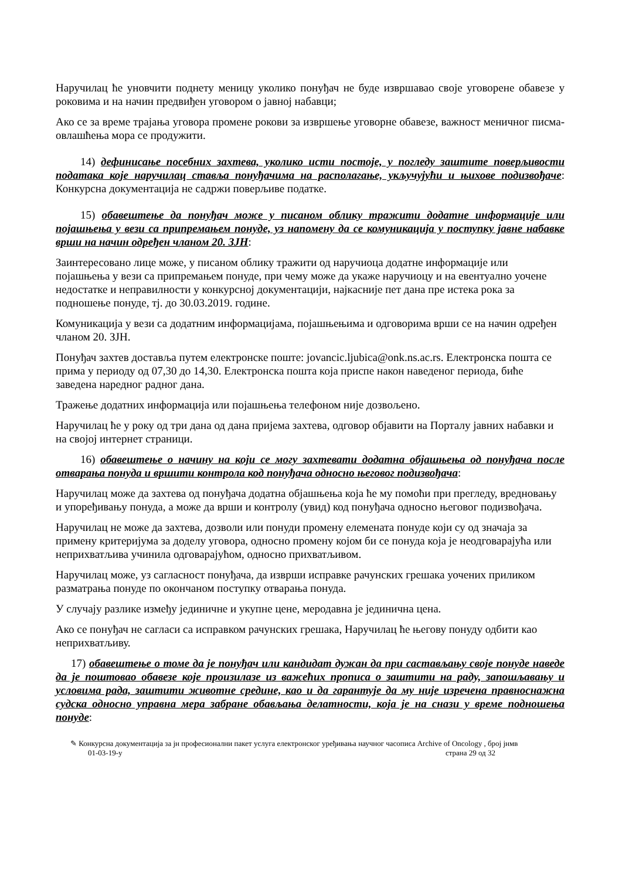Наручилац ће уновчити поднету меницу уколико понуђач не буде извршавао своје уговорене обавезе у роковима и на начин предвиђен уговором о јавној набавци;
Ако се за време трајања уговора промене рокови за извршење уговорне обавезе, важност меничног писма-овлашћења мора се продужити.
14) дефинисање посебних захтева, уколико исти постоје, у погледу заштите поверљивости података које наручилац ставља понуђачима на располагање, укључујући и њихове подизвођаче: Конкурсна документација не садржи поверљиве податке.
15) обавештење да понуђач може у писаном облику тражити додатне информације или појашњења у вези са припремањем понуде, уз напомену да се комуникација у поступку јавне набавке врши на начин одређен чланом 20. ЗЈН:
Заинтересовано лице може, у писаном облику тражити од наручиоца додатне информације или појашњења у вези са припремањем понуде, при чему може да укаже наручиоцу и на евентуално уочене недостатке и неправилности у конкурсној документацији, најкасније пет дана пре истека рока за подношење понуде, тј. до 30.03.2019. године.
Комуникација у вези са додатним информацијама, појашњењима и одговорима врши се на начин одређен чланом 20. ЗЈН.
Понуђач захтев доставља путем електронске поште: jovancic.ljubica@onk.ns.ac.rs. Електронска пошта се прима у периоду од 07,30 до 14,30. Електронска пошта која приспе након наведеног периода, биће заведена наредног радног дана.
Тражење додатних информација или појашњења телефоном није дозвољено.
Наручилац ће у року од три дана од дана пријема захтева, одговор објавити на Порталу јавних набавки и на својој интернет страници.
16) обавештење о начину на који се могу захтевати додатна објашњења од понуђача после отварања понуда и вршити контрола код понуђача односно његовог подизвођача:
Наручилац може да захтева од понуђача додатна објашњења која ће му помоћи при прегледу, вредновању и упоређивању понуда, а може да врши и контролу (увид) код понуђача односно његовог подизвођача.
Наручилац не може да захтева, дозволи или понуди промену елемената понуде који су од значаја за примену критеријума за доделу уговора, односно промену којом би се понуда која је неодговарајућа или неприхватљива учинила одговарајућом, односно прихватљивом.
Наручилац може, уз сагласност понуђача, да изврши исправке рачунских грешака уочених приликом разматрања понуде по окончаном поступку отварања понуда.
У случају разлике између јединичне и укупне цене, меродавна је јединична цена.
Ако се понуђач не сагласи са исправком рачунских грешака, Наручилац ће његову понуду одбити као неприхватљиву.
17) обавештење о томе да је понуђач или кандидат дужан да при састављању своје понуде наведе да је поштовао обавезе које произилазе из важећих прописа о заштити на раду, запошљавању и условима рада, заштити животне средине, као и да гарантује да му није изречена правноснажна судска односно управна мера забране обављања делатности, која је на снази у време подношења понуде:
✎ Конкурсна документација за јн професионални пакет услуга електронског уређивања научног часописа Archive of Oncology , број јнмв
01-03-19-у страна 29 од 32